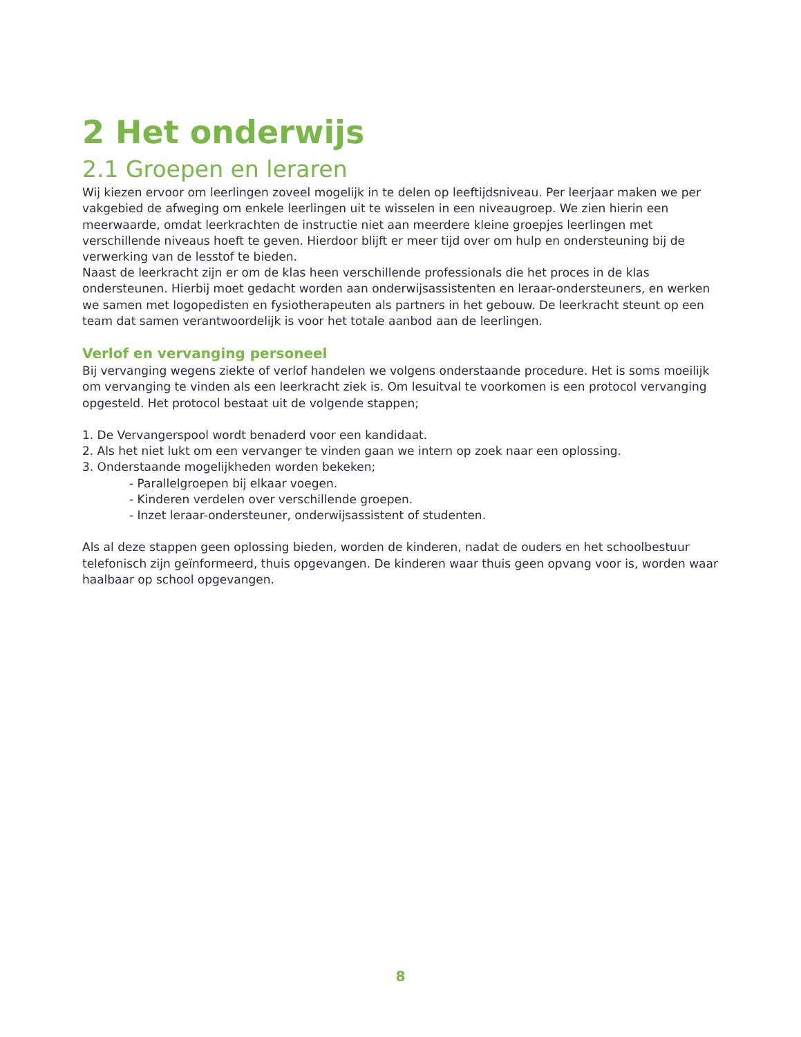2 Het onderwijs
2.1 Groepen en leraren
Wij kiezen ervoor om leerlingen zoveel mogelijk in te delen op leeftijdsniveau. Per leerjaar maken we per vakgebied de afweging om enkele leerlingen uit te wisselen in een niveaugroep. We zien hierin een meerwaarde, omdat leerkrachten de instructie niet aan meerdere kleine groepjes leerlingen met verschillende niveaus hoeft te geven. Hierdoor blijft er meer tijd over om hulp en ondersteuning bij de verwerking van de lesstof te bieden.
Naast de leerkracht zijn er om de klas heen verschillende professionals die het proces in de klas ondersteunen. Hierbij moet gedacht worden aan onderwijsassistenten en leraar-ondersteuners, en werken we samen met logopedisten en fysiotherapeuten als partners in het gebouw. De leerkracht steunt op een team dat samen verantwoordelijk is voor het totale aanbod aan de leerlingen.
Verlof en vervanging personeel
Bij vervanging wegens ziekte of verlof handelen we volgens onderstaande procedure. Het is soms moeilijk om vervanging te vinden als een leerkracht ziek is. Om lesuitval te voorkomen is een protocol vervanging opgesteld. Het protocol bestaat uit de volgende stappen;
1. De Vervangerspool wordt benaderd voor een kandidaat.
2. Als het niet lukt om een vervanger te vinden gaan we intern op zoek naar een oplossing.
3. Onderstaande mogelijkheden worden bekeken;
- Parallelgroepen bij elkaar voegen.
- Kinderen verdelen over verschillende groepen.
- Inzet leraar-ondersteuner, onderwijsassistent of studenten.
Als al deze stappen geen oplossing bieden, worden de kinderen, nadat de ouders en het schoolbestuur telefonisch zijn geïnformeerd, thuis opgevangen. De kinderen waar thuis geen opvang voor is, worden waar haalbaar op school opgevangen.
8